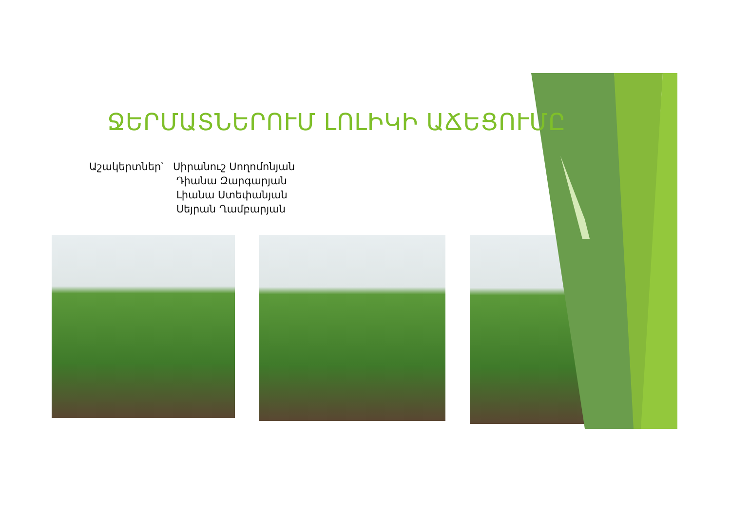ՋԵՐՄԱՏՆԵՐՈՒՄ ԼՈԼԻԿԻ ԱՃԵՑՈՒՄԸ
Աշակերտներ՝ Սիրանուշ Սողոմոնյան
Դիանա Զարգարյան
Լիանա Ստեփանյան
Սեյրան Ղամբարյան